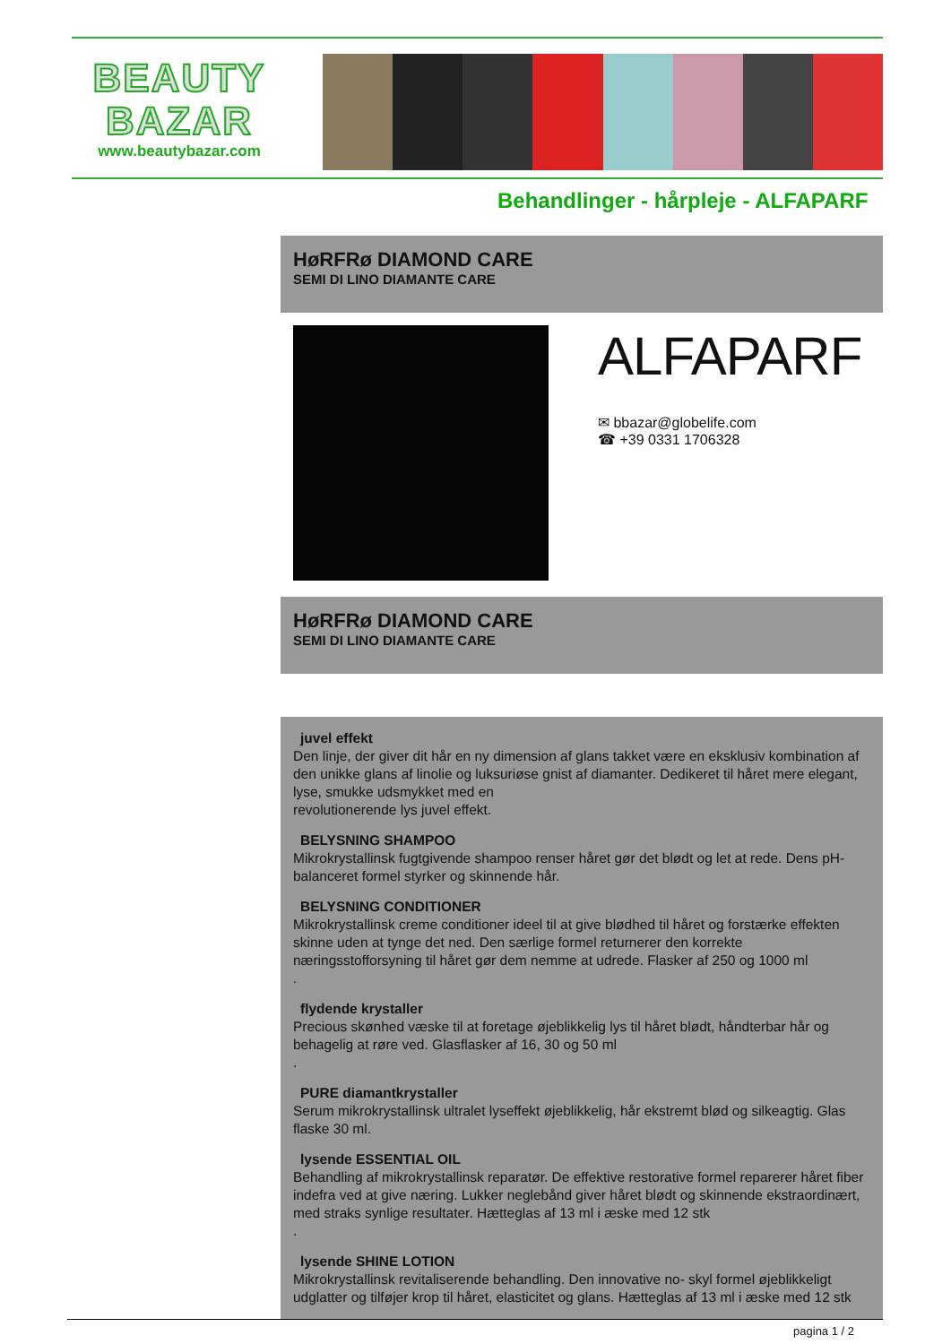BEAUTY
BAZAR
www.beautybazar.com
Behandlinger - hårpleje - ALFAPARF
HøRFRø DIAMOND CARE
SEMI DI LINO DIAMANTE CARE
ALFAPARF
✉ bbazar@globelife.com
☎ +39 0331 1706328
HøRFRø DIAMOND CARE
SEMI DI LINO DIAMANTE CARE
juvel effekt
Den linje, der giver dit hår en ny dimension af glans takket være en eksklusiv kombination af den unikke glans af linolie og luksuriøse gnist af diamanter. Dedikeret til håret mere elegant, lyse, smukke udsmykket med en
revolutionerende lys juvel effekt.
BELYSNING SHAMPOO
Mikrokrystallinsk fugtgivende shampoo renser håret gør det blødt og let at rede. Dens pH-balanceret formel styrker og skinnende hår.
BELYSNING CONDITIONER
Mikrokrystallinsk creme conditioner ideel til at give blødhed til håret og forstærke effekten skinne uden at tynge det ned. Den særlige formel returnerer den korrekte næringsstofforsyning til håret gør dem nemme at udrede. Flasker af 250 og 1000 ml
.
flydende krystaller
Precious skønhed væske til at foretage øjeblikkelig lys til håret blødt, håndterbar hår og behagelig at røre ved. Glasflasker af 16, 30 og 50 ml
.
PURE diamantkrystaller
Serum mikrokrystallinsk ultralet lyseffekt øjeblikkelig, hår ekstremt blød og silkeagtig. Glas flaske 30 ml.
lysende ESSENTIAL OIL
Behandling af mikrokrystallinsk reparatør. De effektive restorative formel reparerer håret fiber indefra ved at give næring. Lukker neglebånd giver håret blødt og skinnende ekstraordinært, med straks synlige resultater. Hætteglas af 13 ml i æske med 12 stk
.
lysende SHINE LOTION
Mikrokrystallinsk revitaliserende behandling. Den innovative no- skyl formel øjeblikkeligt udglatter og tilføjer krop til håret, elasticitet og glans. Hætteglas af 13 ml i æske med 12 stk
pagina 1 / 2